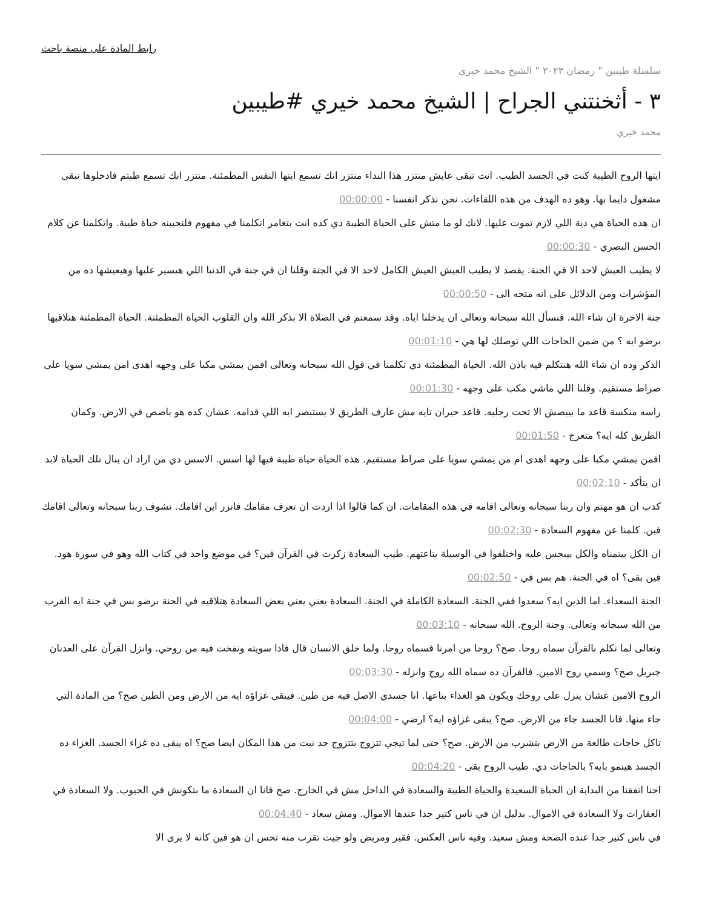رابط المادة على منصة باحث
سلسلة طيبين " رمضان ٢٠٢٣ " الشيخ محمد خيري
٣ - أثخنتني الجراح | الشيخ محمد خيري #طيبين
محمد خيري
ايتها الروح الطيبة كنت في الجسد الطيب. انت تبقى عايش منتزر هذا النداء منتزر انك تسمع ايتها النفس المطمئنة. منتزر انك تسمع طبتم فادخلوها تبقى مشغول دايما بها. وهو ده الهدف من هذه اللقاءات. نحن نذكر انفسنا - 00:00:00
ان هذه الحياة هي دية اللي لازم تموت عليها. لانك لو ما متش على الحياة الطيبة دي كده انت بتغامر اتكلمنا في مفهوم فلنحيينه حياة طيبة. واتكلمنا عن كلام الحسن البصري - 00:00:30
لا يطيب العيش لاحد الا في الجنة. يقصد لا يطيب العيش العيش الكامل لاحد الا في الجنة وقلنا ان في جنة في الدنيا اللي هيسير عليها وهيعيشها ده من المؤشرات ومن الدلائل على انه متجه الى - 00:00:50
جنة الاخرة ان شاء الله. فنسأل الله سبحانه وتعالى ان يدخلنا اياه. وقد سمعتم في الصلاة الا بذكر الله وان القلوب الحياة المطمئنة. الحياة المطمئنة هتلاقيها برضو ايه ؟ من ضمن الحاجات اللي توصلك لها هي - 00:01:10
الذكر وده ان شاء الله هنتكلم فيه باذن الله. الحياة المطمئنة دي تكلمنا في قول الله سبحانه وتعالى افمن يمشي مكبا على وجهه اهدى امن يمشي سويا على صراط مستقيم. وقلنا اللي ماشي مكب على وجهه - 00:01:30
راسه منكسة قاعد ما بيبصش الا تحت رجليه. قاعد حيران تايه مش عارف الطريق لا يستبصر ايه اللي قدامه. عشان كده هو باصص في الارض. وكمان الطريق كله ايه؟ متعرج - 00:01:50
افمن يمشي مكبا على وجهه اهدى ام من يمشي سويا على صراط مستقيم. هذه الحياة حياة طيبة فيها لها اسس. الاسس دي من اراد ان ينال تلك الحياة لابد ان يتأكد - 00:02:10
كدب ان هو مهتم وان ربنا سبحانه وتعالى اقامه في هذه المقامات. ان كما قالوا اذا اردت ان تعرف مقامك فانزر اين اقامك. نشوف ربنا سبحانه وتعالى اقامك فين. كلمنا عن مفهوم السعادة - 00:02:30
ان الكل بيتمناه والكل بيبحس عليه واختلفوا في الوسيلة بتاعتهم. طيب السعادة زكرت في القرآن فين؟ في موضع واحد في كتاب الله وهو في سورة هود. فين بقى؟ اه في الجنة. هم بس في - 00:02:50
الجنة السعداء. اما الذين ايه؟ سعدوا ففي الجنة. السعادة الكاملة في الجنة. السعادة يعني يعني بعض السعادة هتلاقيه في الجنة برضو بس في جنة ايه القرب من الله سبحانه وتعالى. وجنة الروح. الله سبحانه - 00:03:10
وتعالى لما تكلم بالقرآن سماه روحا. صح؟ روحا من امرنا فسماه روحا. ولما خلق الانسان قال فاذا سويته ونفخت فيه من روحي. وانزل القرآن على العدنان جبريل صح؟ وسمي روح الامين. فالقرآن ده سماه الله روح وانزله - 00:03:30
الروح الامين عشان ينزل على روحك ويكون هو الغذاء بتاعها. انا جسدي الاصل فيه من طين. فيبقى غزاؤه ايه من الارض ومن الطين صح؟ من المادة التي جاء منها. فانا الجسد جاء من الارض. صح؟ يبقى غزاؤه ايه؟ ارضي - 00:04:00
تاكل حاجات طالعة من الارض بتشرب من الارض. صح؟ حتى لما تيجي تتزوج بتتزوج حد نبت من هذا المكان ايضا صح؟ اه يبقى ده غزاء الجسد. الغزاء ده الجسد هينمو بايه؟ بالحاجات دي. طيب الروح بقى - 00:04:20
احنا اتفقنا من البداية ان الحياة السعيدة والحياة الطيبة والسعادة في الداخل مش في الخارج. صح فانا ان السعادة ما بتكونش في الجيوب. ولا السعادة في العقارات ولا السعادة في الاموال. بدليل ان في ناس كتير جدا عندها الاموال. ومش سعاد - 00:04:40
في ناس كتير جدا عنده الصحة ومش سعيد. وفيه ناس العكس. فقير ومريض ولو جيت تقرب منه تحس ان هو فين كانه لا يرى الا